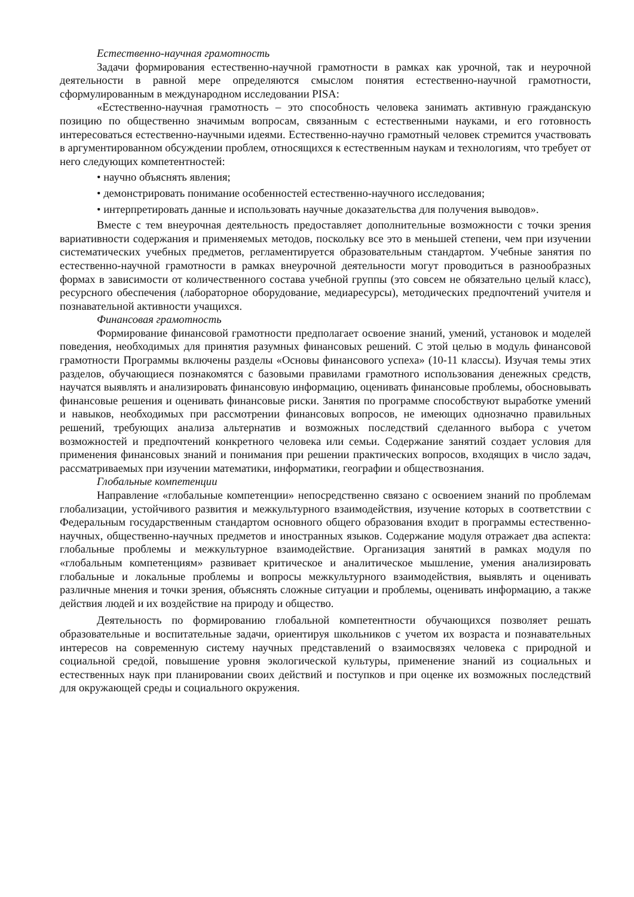Естественно-научная грамотность
Задачи формирования естественно-научной грамотности в рамках как урочной, так и неурочной деятельности в равной мере определяются смыслом понятия естественно-научной грамотности, сформулированным в международном исследовании PISA:
«Естественно-научная грамотность – это способность человека занимать активную гражданскую позицию по общественно значимым вопросам, связанным с естественными науками, и его готовность интересоваться естественно-научными идеями. Естественно-научно грамотный человек стремится участвовать в аргументированном обсуждении проблем, относящихся к естественным наукам и технологиям, что требует от него следующих компетентностей:
• научно объяснять явления;
• демонстрировать понимание особенностей естественно-научного исследования;
• интерпретировать данные и использовать научные доказательства для получения выводов».
Вместе с тем внеурочная деятельность предоставляет дополнительные возможности с точки зрения вариативности содержания и применяемых методов, поскольку все это в меньшей степени, чем при изучении систематических учебных предметов, регламентируется образовательным стандартом. Учебные занятия по естественно-научной грамотности в рамках внеурочной деятельности могут проводиться в разнообразных формах в зависимости от количественного состава учебной группы (это совсем не обязательно целый класс), ресурсного обеспечения (лабораторное оборудование, медиаресурсы), методических предпочтений учителя и познавательной активности учащихся.
Финансовая грамотность
Формирование финансовой грамотности предполагает освоение знаний, умений, установок и моделей поведения, необходимых для принятия разумных финансовых решений. С этой целью в модуль финансовой грамотности Программы включены разделы «Основы финансового успеха» (10-11 классы). Изучая темы этих разделов, обучающиеся познакомятся с базовыми правилами грамотного использования денежных средств, научатся выявлять и анализировать финансовую информацию, оценивать финансовые проблемы, обосновывать финансовые решения и оценивать финансовые риски. Занятия по программе способствуют выработке умений и навыков, необходимых при рассмотрении финансовых вопросов, не имеющих однозначно правильных решений, требующих анализа альтернатив и возможных последствий сделанного выбора с учетом возможностей и предпочтений конкретного человека или семьи. Содержание занятий создает условия для применения финансовых знаний и понимания при решении практических вопросов, входящих в число задач, рассматриваемых при изучении математики, информатики, географии и обществознания.
Глобальные компетенции
Направление «глобальные компетенции» непосредственно связано с освоением знаний по проблемам глобализации, устойчивого развития и межкультурного взаимодействия, изучение которых в соответствии с Федеральным государственным стандартом основного общего образования входит в программы естественно-научных, общественно-научных предметов и иностранных языков. Содержание модуля отражает два аспекта: глобальные проблемы и межкультурное взаимодействие. Организация занятий в рамках модуля по «глобальным компетенциям» развивает критическое и аналитическое мышление, умения анализировать глобальные и локальные проблемы и вопросы межкультурного взаимодействия, выявлять и оценивать различные мнения и точки зрения, объяснять сложные ситуации и проблемы, оценивать информацию, а также действия людей и их воздействие на природу и общество.
Деятельность по формированию глобальной компетентности обучающихся позволяет решать образовательные и воспитательные задачи, ориентируя школьников с учетом их возраста и познавательных интересов на современную систему научных представлений о взаимосвязях человека с природной и социальной средой, повышение уровня экологической культуры, применение знаний из социальных и естественных наук при планировании своих действий и поступков и при оценке их возможных последствий для окружающей среды и социального окружения.